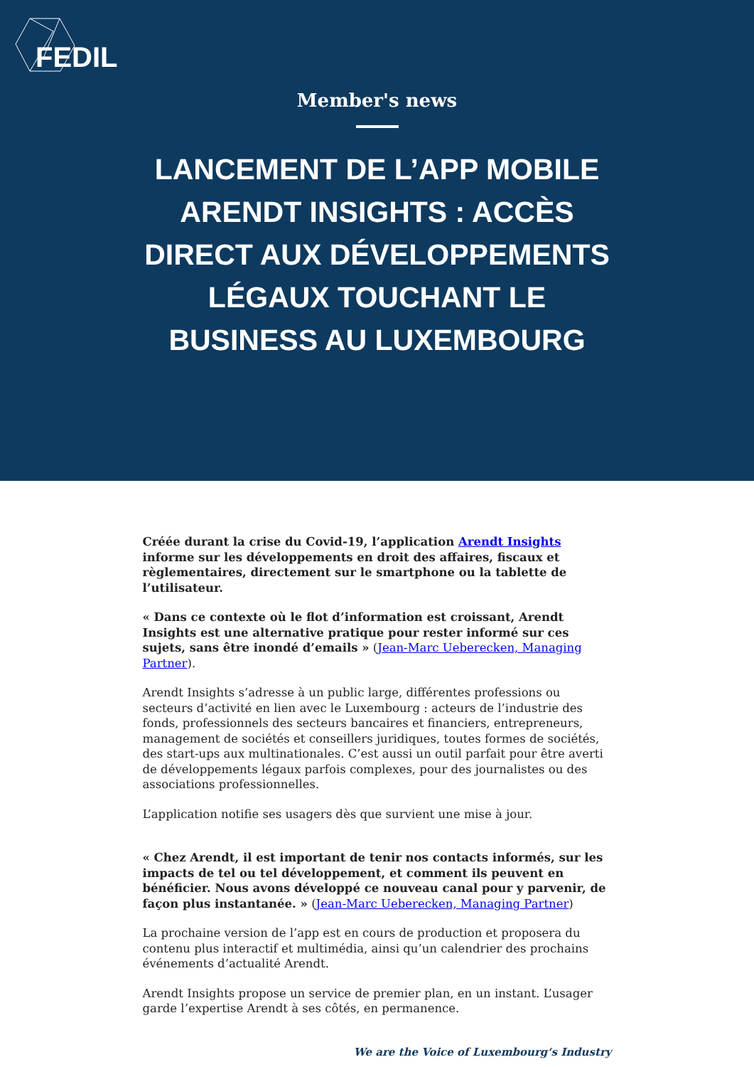FEDIL
Member's news
LANCEMENT DE L’APP MOBILE ARENDT INSIGHTS : ACCÈS DIRECT AUX DÉVELOPPEMENTS LÉGAUX TOUCHANT LE BUSINESS AU LUXEMBOURG
Créée durant la crise du Covid-19, l’application Arendt Insights informe sur les développements en droit des affaires, fiscaux et règlementaires, directement sur le smartphone ou la tablette de l’utilisateur.
« Dans ce contexte où le flot d’information est croissant, Arendt Insights est une alternative pratique pour rester informé sur ces sujets, sans être inondé d’emails » (Jean-Marc Ueberecken, Managing Partner).
Arendt Insights s’adresse à un public large, différentes professions ou secteurs d’activité en lien avec le Luxembourg : acteurs de l’industrie des fonds, professionnels des secteurs bancaires et financiers, entrepreneurs, management de sociétés et conseillers juridiques, toutes formes de sociétés, des start-ups aux multinationales. C’est aussi un outil parfait pour être averti de développements légaux parfois complexes, pour des journalistes ou des associations professionnelles.
L’application notifie ses usagers dès que survient une mise à jour.
« Chez Arendt, il est important de tenir nos contacts informés, sur les impacts de tel ou tel développement, et comment ils peuvent en bénéficier. Nous avons développé ce nouveau canal pour y parvenir, de façon plus instantanée. » (Jean-Marc Ueberecken, Managing Partner)
La prochaine version de l’app est en cours de production et proposera du contenu plus interactif et multimédia, ainsi qu’un calendrier des prochains événements d’actualité Arendt.
Arendt Insights propose un service de premier plan, en un instant. L’usager garde l’expertise Arendt à ses côtés, en permanence.
We are the Voice of Luxembourg‘s Industry